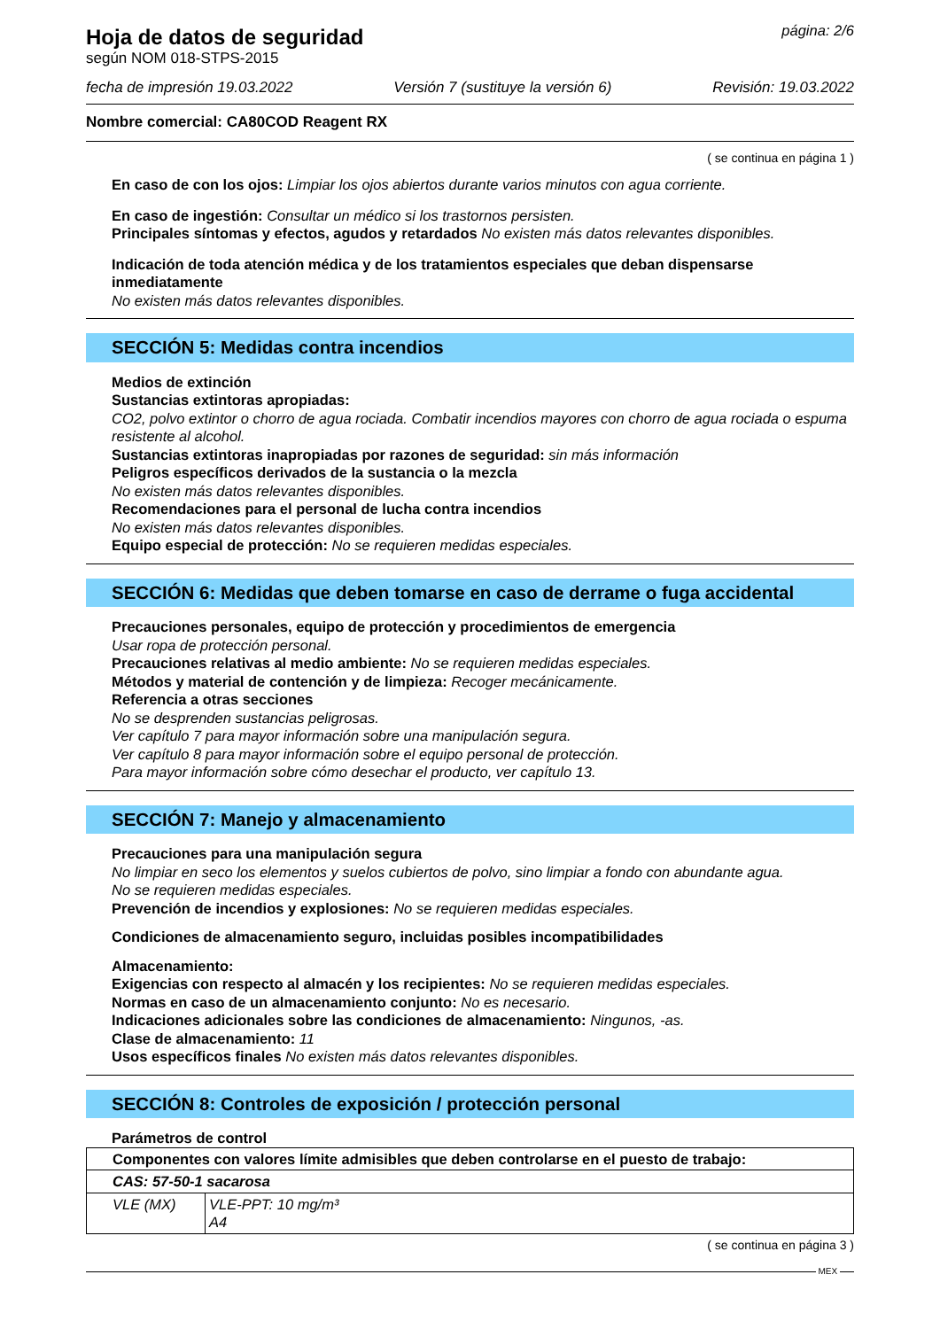Hoja de datos de seguridad
según NOM 018-STPS-2015
página: 2/6
fecha de impresión 19.03.2022 Versión 7 (sustituye la versión 6) Revisión: 19.03.2022
Nombre comercial: CA80COD Reagent RX
( se continua en página 1 )
En caso de con los ojos: Limpiar los ojos abiertos durante varios minutos con agua corriente.
En caso de ingestión: Consultar un médico si los trastornos persisten.
Principales síntomas y efectos, agudos y retardados No existen más datos relevantes disponibles.
Indicación de toda atención médica y de los tratamientos especiales que deban dispensarse inmediatamente
No existen más datos relevantes disponibles.
SECCIÓN 5: Medidas contra incendios
Medios de extinción
Sustancias extintoras apropiadas:
CO2, polvo extintor o chorro de agua rociada. Combatir incendios mayores con chorro de agua rociada o espuma resistente al alcohol.
Sustancias extintoras inapropiadas por razones de seguridad: sin más información
Peligros específicos derivados de la sustancia o la mezcla
No existen más datos relevantes disponibles.
Recomendaciones para el personal de lucha contra incendios
No existen más datos relevantes disponibles.
Equipo especial de protección: No se requieren medidas especiales.
SECCIÓN 6: Medidas que deben tomarse en caso de derrame o fuga accidental
Precauciones personales, equipo de protección y procedimientos de emergencia
Usar ropa de protección personal.
Precauciones relativas al medio ambiente: No se requieren medidas especiales.
Métodos y material de contención y de limpieza: Recoger mecánicamente.
Referencia a otras secciones
No se desprenden sustancias peligrosas.
Ver capítulo 7 para mayor información sobre una manipulación segura.
Ver capítulo 8 para mayor información sobre el equipo personal de protección.
Para mayor información sobre cómo desechar el producto, ver capítulo 13.
SECCIÓN 7: Manejo y almacenamiento
Precauciones para una manipulación segura
No limpiar en seco los elementos y suelos cubiertos de polvo, sino limpiar a fondo con abundante agua.
No se requieren medidas especiales.
Prevención de incendios y explosiones: No se requieren medidas especiales.
Condiciones de almacenamiento seguro, incluidas posibles incompatibilidades
Almacenamiento:
Exigencias con respecto al almacén y los recipientes: No se requieren medidas especiales.
Normas en caso de un almacenamiento conjunto: No es necesario.
Indicaciones adicionales sobre las condiciones de almacenamiento: Ningunos, -as.
Clase de almacenamiento: 11
Usos específicos finales No existen más datos relevantes disponibles.
SECCIÓN 8: Controles de exposición / protección personal
Parámetros de control
| Componentes con valores límite admisibles que deben controlarse en el puesto de trabajo: | |
| CAS: 57-50-1 sacarosa | |
| VLE (MX) | VLE-PPT: 10 mg/m³ A4 |
( se continua en página 3 )
MEX